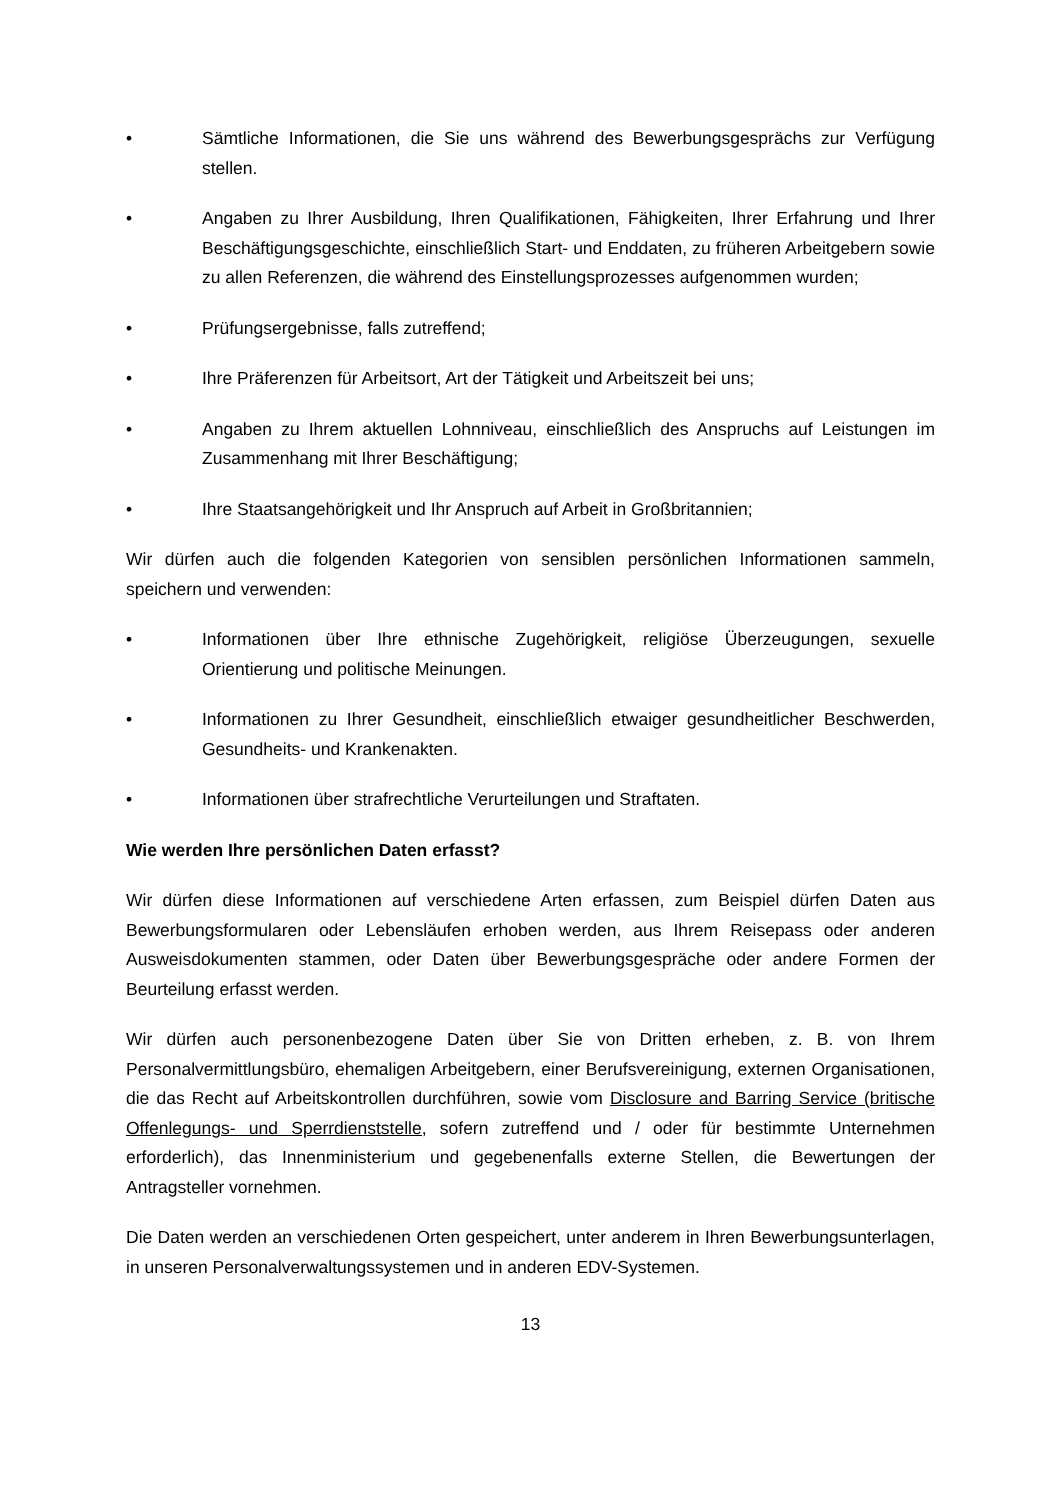• Sämtliche Informationen, die Sie uns während des Bewerbungsgesprächs zur Verfügung stellen.
• Angaben zu Ihrer Ausbildung, Ihren Qualifikationen, Fähigkeiten, Ihrer Erfahrung und Ihrer Beschäftigungsgeschichte, einschließlich Start- und Enddaten, zu früheren Arbeitgebern sowie zu allen Referenzen, die während des Einstellungsprozesses aufgenommen wurden;
• Prüfungsergebnisse, falls zutreffend;
• Ihre Präferenzen für Arbeitsort, Art der Tätigkeit und Arbeitszeit bei uns;
• Angaben zu Ihrem aktuellen Lohnniveau, einschließlich des Anspruchs auf Leistungen im Zusammenhang mit Ihrer Beschäftigung;
• Ihre Staatsangehörigkeit und Ihr Anspruch auf Arbeit in Großbritannien;
Wir dürfen auch die folgenden Kategorien von sensiblen persönlichen Informationen sammeln, speichern und verwenden:
• Informationen über Ihre ethnische Zugehörigkeit, religiöse Überzeugungen, sexuelle Orientierung und politische Meinungen.
• Informationen zu Ihrer Gesundheit, einschließlich etwaiger gesundheitlicher Beschwerden, Gesundheits- und Krankenakten.
• Informationen über strafrechtliche Verurteilungen und Straftaten.
Wie werden Ihre persönlichen Daten erfasst?
Wir dürfen diese Informationen auf verschiedene Arten erfassen, zum Beispiel dürfen Daten aus Bewerbungsformularen oder Lebensläufen erhoben werden, aus Ihrem Reisepass oder anderen Ausweisdokumenten stammen, oder Daten über Bewerbungsgespräche oder andere Formen der Beurteilung erfasst werden.
Wir dürfen auch personenbezogene Daten über Sie von Dritten erheben, z. B. von Ihrem Personalvermittlungsbüro, ehemaligen Arbeitgebern, einer Berufsvereinigung, externen Organisationen, die das Recht auf Arbeitskontrollen durchführen, sowie vom Disclosure and Barring Service (britische Offenlegungs- und Sperrdienststelle, sofern zutreffend und / oder für bestimmte Unternehmen erforderlich), das Innenministerium und gegebenenfalls externe Stellen, die Bewertungen der Antragsteller vornehmen.
Die Daten werden an verschiedenen Orten gespeichert, unter anderem in Ihren Bewerbungsunterlagen, in unseren Personalverwaltungssystemen und in anderen EDV-Systemen.
13